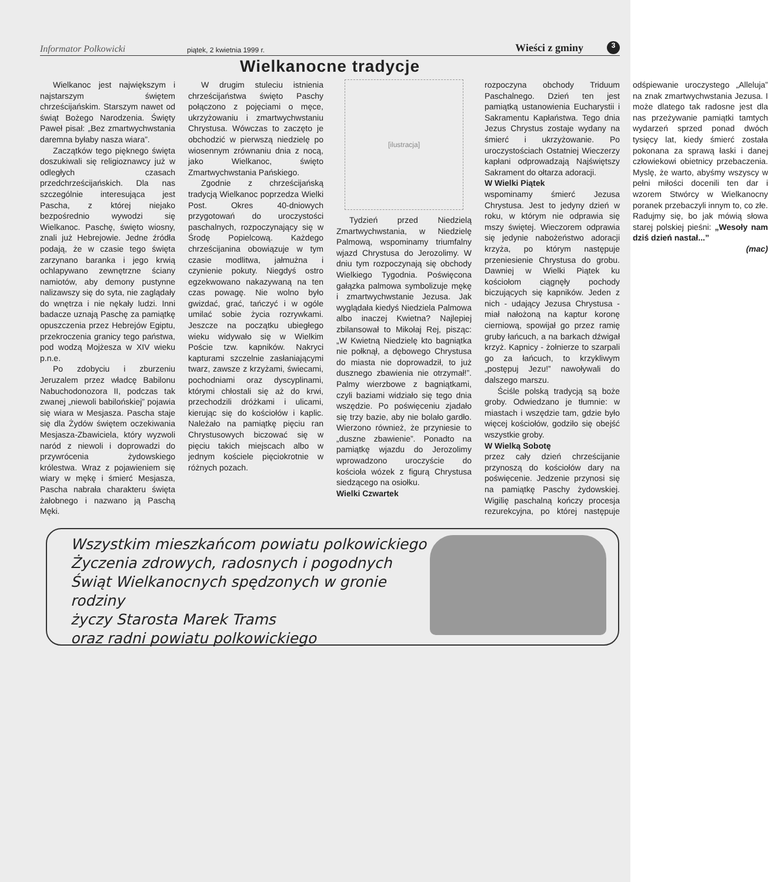Informator Polkowicki piątek, 2 kwietnia 1999 r. Wieści z gminy 3
Wielkanocne tradycje
Wielkanoc jest największym i najstarszym świętem chrześcijańskim. Starszym nawet od świąt Bożego Narodzenia. Święty Paweł pisał: „Bez zmartwychwstania daremna byłaby nasza wiara”.
Zaczątków tego pięknego święta doszukiwali się religioznawcy już w odległych czasach przedchrześcijańskich. Dla nas szczególnie interesująca jest Pascha, z której niejako bezpośrednio wywodzi się Wielkanoc. Paschę, święto wiosny, znali już Hebrejowie. Jedne źródła podają, że w czasie tego święta zarzynano baranka i jego krwią ochlapywano zewnętrzne ściany namiotów, aby demony pustynne nalizawszy się do syta, nie zaglądały do wnętrza i nie nękały ludzi. Inni badacze uznają Paschę za pamiątkę opuszczenia przez Hebrejów Egiptu, przekroczenia granicy tego państwa, pod wodzą Mojżesza w XIV wieku p.n.e.
Po zdobyciu i zburzeniu Jeruzalem przez władcę Babilonu Nabuchodonozora II, podczas tak zwanej „niewoli babilońskiej” pojawia się wiara w Mesjasza. Pascha staje się dla Żydów świętem oczekiwania Mesjasza-Zbawiciela, który wyzwoli naród z niewoli i doprowadzi do przywrócenia żydowskiego królestwa. Wraz z pojawieniem się wiary w mękę i śmierć Mesjasza, Pascha nabrała charakteru święta żałobnego i nazwano ją Paschą Męki.
W drugim stuleciu istnienia chrześcijaństwa święto Paschy połączono z pojęciami o męce, ukrzyżowaniu i zmartwychwstaniu Chrystusa. Wówczas to zaczęto je obchodzić w pierwszą niedzielę po wiosennym zrównaniu dnia z nocą, jako Wielkanoc, święto Zmartwychwstania Pańskiego.
Zgodnie z chrześcijańską tradycją Wielkanoc poprzedza Wielki Post. Okres 40-dniowych przygotowań do uroczystości paschalnych, rozpoczynający się w Środę Popielcową. Każdego chrześcijanina obowiązuje w tym czasie modlitwa, jałmużna i czynienie pokuty. Niegdyś ostro egzekwowano nakazywaną na ten czas powagę. Nie wolno było gwizdać, grać, tańczyć i w ogóle umilać sobie życia rozrywkami. Jeszcze na początku ubiegłego wieku widywało się w Wielkim Poście tzw. kapników. Nakryci kapturami szczelnie zasłaniającymi twarz, zawsze z krzyżami, świecami, pochodniami oraz dyscyplinami, którymi chłostali się aż do krwi, przechodzili dróżkami i ulicami, kierując się do kościołów i kaplic. Należało na pamiątkę pięciu ran Chrystusowych biczować się w pięciu takich miejscach albo w jednym kościele pięciokrotnie w różnych pozach.
[ilustracja]
Tydzień przed Niedzielą Zmartwychwstania, w Niedzielę Palmową, wspominamy triumfalny wjazd Chrystusa do Jerozolimy. W dniu tym rozpoczynają się obchody Wielkiego Tygodnia. Poświęcona gałązka palmowa symbolizuje mękę i zmartwychwstanie Jezusa. Jak wyglądała kiedyś Niedziela Palmowa albo inaczej Kwietna? Najlepiej zbilansował to Mikołaj Rej, pisząc: „W Kwietną Niedzielę kto bagniątka nie połknął, a dębowego Chrystusa do miasta nie doprowadził, to już dusznego zbawienia nie otrzymał!”. Palmy wierzbowe z bagniątkami, czyli baziami widziało się tego dnia wszędzie. Po poświęceniu zjadało się trzy bazie, aby nie bolało gardło. Wierzono również, że przyniesie to „duszne zbawienie”. Ponadto na pamiątkę wjazdu do Jerozolimy wprowadzono uroczyście do kościoła wózek z figurą Chrystusa siedzącego na osiołku.
Wielki Czwartek
rozpoczyna obchody Triduum Paschalnego. Dzień ten jest pamiątką ustanowienia Eucharystii i Sakramentu Kapłaństwa. Tego dnia Jezus Chrystus zostaje wydany na śmierć i ukrzyżowanie. Po uroczystościach Ostatniej Wieczerzy kapłani odprowadzają Najświętszy Sakrament do ołtarza adoracji.
W Wielki Piątek
wspominamy śmierć Jezusa Chrystusa. Jest to jedyny dzień w roku, w którym nie odprawia się mszy świętej. Wieczorem odprawia się jedynie nabożeństwo adoracji krzyża, po którym następuje przeniesienie Chrystusa do grobu. Dawniej w Wielki Piątek ku kościołom ciągnęły pochody biczujących się kapników. Jeden z nich - udający Jezusa Chrystusa - miał nałożoną na kaptur koronę cierniową, spowijał go przez ramię gruby łańcuch, a na barkach dźwigał krzyż. Kapnicy - żołnierze to szarpali go za łańcuch, to krzykliwym „postępuj Jezu!” nawoływali do dalszego marszu.
Ściśle polską tradycją są boże groby. Odwiedzano je tłumnie: w miastach i wszędzie tam, gdzie było więcej kościołów, godziło się obejść wszystkie groby.
W Wielką Sobotę
przez cały dzień chrześcijanie przynoszą do kościołów dary na poświęcenie. Jedzenie przynosi się na pamiątkę Paschy żydowskiej. Wigilię paschalną kończy procesja rezurekcyjna, po której następuje odśpiewanie uroczystego „Alleluja” na znak zmartwychwstania Jezusa. I może dlatego tak radosne jest dla nas przeżywanie pamiątki tamtych wydarzeń sprzed ponad dwóch tysięcy lat, kiedy śmierć została pokonana za sprawą łaski i danej człowiekowi obietnicy przebaczenia. Myslę, że warto, abyśmy wszyscy w pełni miłości docenili ten dar i wzorem Stwórcy w Wielkanocny poranek przebaczyli innym to, co złe. Radujmy się, bo jak mówią słowa starej polskiej pieśni: „Wesoły nam dziś dzień nastał...”
(mac)
Wszystkim mieszkańcom powiatu polkowickiego
Życzenia zdrowych, radosnych i pogodnych
Świąt Wielkanocnych spędzonych w gronie
rodziny
życzy Starosta Marek Trams
oraz radni powiatu polkowickiego